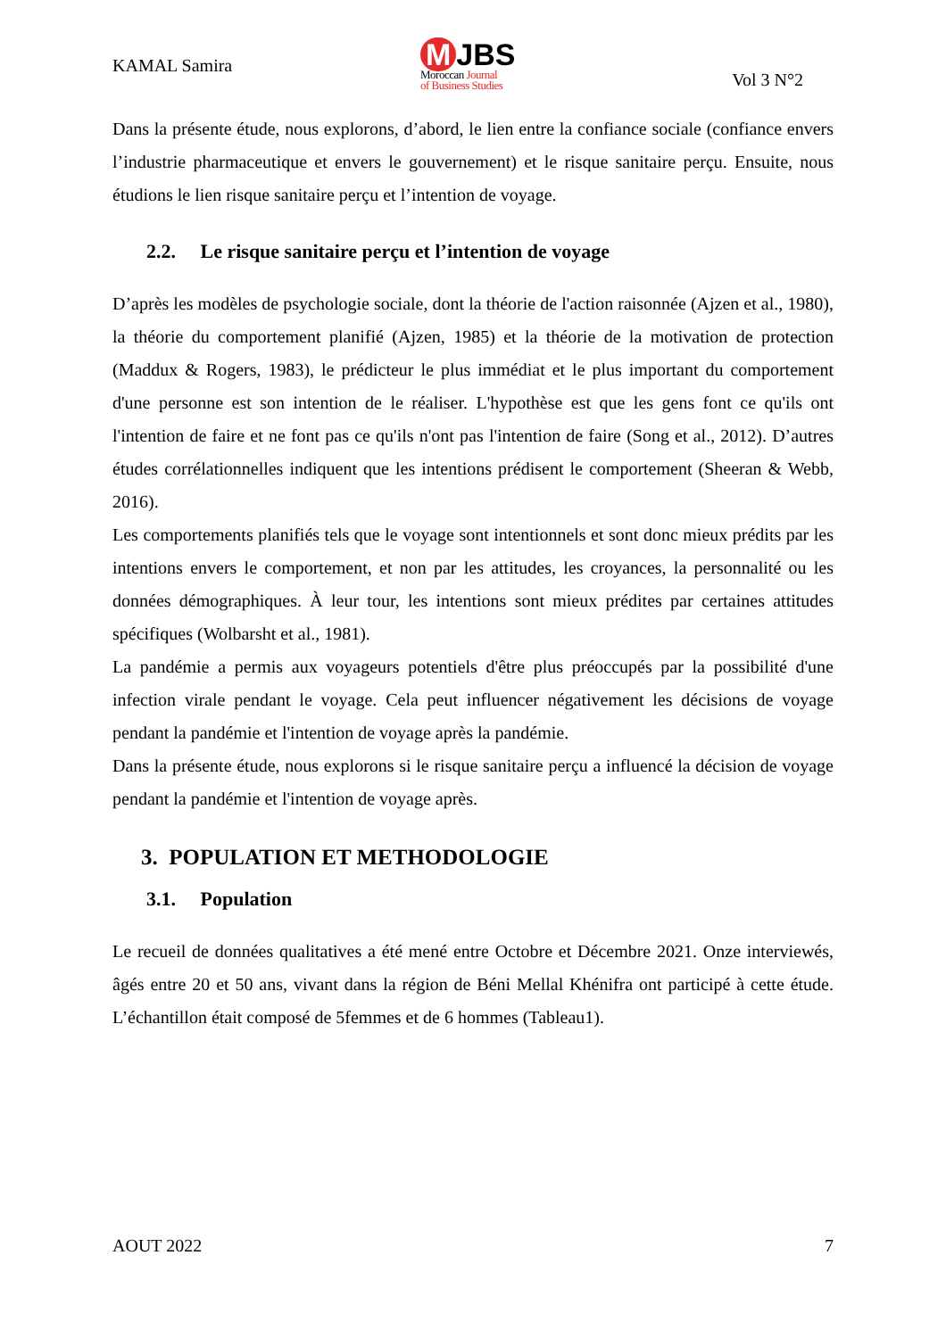KAMAL Samira
M JBS
Moroccan Journal
of Business Studies
Vol 3 N°2
Dans la présente étude, nous explorons, d’abord, le lien entre la confiance sociale (confiance envers l’industrie pharmaceutique et envers le gouvernement) et le risque sanitaire perçu. Ensuite, nous étudions le lien risque sanitaire perçu et l’intention de voyage.
2.2. Le risque sanitaire perçu et l’intention de voyage
D’après les modèles de psychologie sociale, dont la théorie de l'action raisonnée (Ajzen et al., 1980), la théorie du comportement planifié (Ajzen, 1985) et la théorie de la motivation de protection (Maddux & Rogers, 1983), le prédicteur le plus immédiat et le plus important du comportement d'une personne est son intention de le réaliser. L'hypothèse est que les gens font ce qu'ils ont l'intention de faire et ne font pas ce qu'ils n'ont pas l'intention de faire (Song et al., 2012). D’autres études corrélationnelles indiquent que les intentions prédisent le comportement (Sheeran & Webb, 2016).
Les comportements planifiés tels que le voyage sont intentionnels et sont donc mieux prédits par les intentions envers le comportement, et non par les attitudes, les croyances, la personnalité ou les données démographiques. À leur tour, les intentions sont mieux prédites par certaines attitudes spécifiques (Wolbarsht et al., 1981).
La pandémie a permis aux voyageurs potentiels d'être plus préoccupés par la possibilité d'une infection virale pendant le voyage. Cela peut influencer négativement les décisions de voyage pendant la pandémie et l'intention de voyage après la pandémie.
Dans la présente étude, nous explorons si le risque sanitaire perçu a influencé la décision de voyage pendant la pandémie et l'intention de voyage après.
3. POPULATION ET METHODOLOGIE
3.1. Population
Le recueil de données qualitatives a été mené entre Octobre et Décembre 2021. Onze interviewés, âgés entre 20 et 50 ans, vivant dans la région de Béni Mellal Khénifra ont participé à cette étude. L’échantillon était composé de 5femmes et de 6 hommes (Tableau1).
AOUT 2022 7